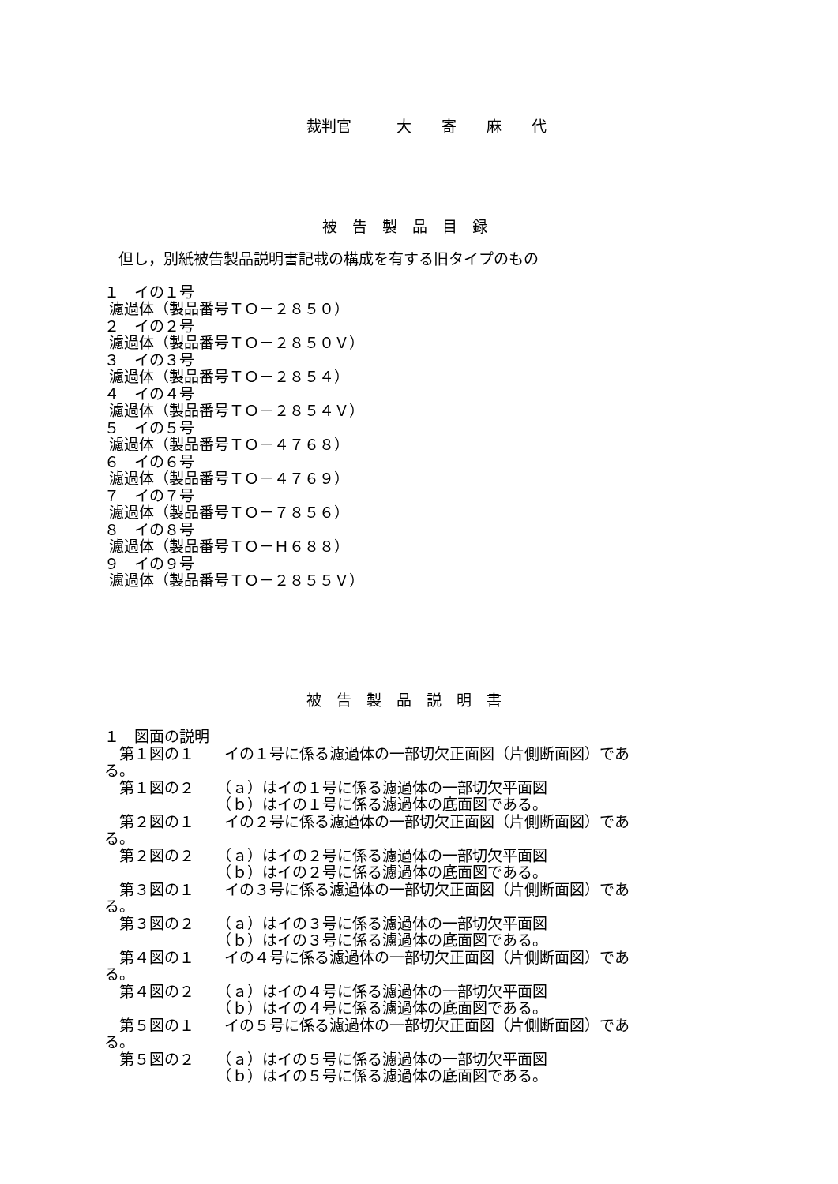裁判官　　　大　　寄　　麻　　代
被　告　製　品　目　録
但し，別紙被告製品説明書記載の構成を有する旧タイプのもの
１　イの１号 濾過体（製品番号ＴＯ－２８５０） ２　イの２号 濾過体（製品番号ＴＯ－２８５０Ｖ） ３　イの３号 濾過体（製品番号ＴＯ－２８５４） ４　イの４号 濾過体（製品番号ＴＯ－２８５４Ｖ） ５　イの５号 濾過体（製品番号ＴＯ－４７６８） ６　イの６号 濾過体（製品番号ＴＯ－４７６９） ７　イの７号 濾過体（製品番号ＴＯ－７８５６） ８　イの８号 濾過体（製品番号ＴＯ－Ｈ６８８） ９　イの９号 濾過体（製品番号ＴＯ－２８５５Ｖ）
被　告　製　品　説　明　書
１　図面の説明 　第１図の１　　イの１号に係る濾過体の一部切欠正面図（片側断面図）であ る。 　第１図の２　　（ａ）はイの１号に係る濾過体の一部切欠平面図 　　　　　　　　（ｂ）はイの１号に係る濾過体の底面図である。 　第２図の１　　イの２号に係る濾過体の一部切欠正面図（片側断面図）であ る。 　第２図の２　　（ａ）はイの２号に係る濾過体の一部切欠平面図 　　　　　　　　（ｂ）はイの２号に係る濾過体の底面図である。 　第３図の１　　イの３号に係る濾過体の一部切欠正面図（片側断面図）であ る。 　第３図の２　　（ａ）はイの３号に係る濾過体の一部切欠平面図 　　　　　　　　（ｂ）はイの３号に係る濾過体の底面図である。 　第４図の１　　イの４号に係る濾過体の一部切欠正面図（片側断面図）であ る。 　第４図の２　　（ａ）はイの４号に係る濾過体の一部切欠平面図 　　　　　　　　（ｂ）はイの４号に係る濾過体の底面図である。 　第５図の１　　イの５号に係る濾過体の一部切欠正面図（片側断面図）であ る。 　第５図の２　　（ａ）はイの５号に係る濾過体の一部切欠平面図 　　　　　　　　（ｂ）はイの５号に係る濾過体の底面図である。